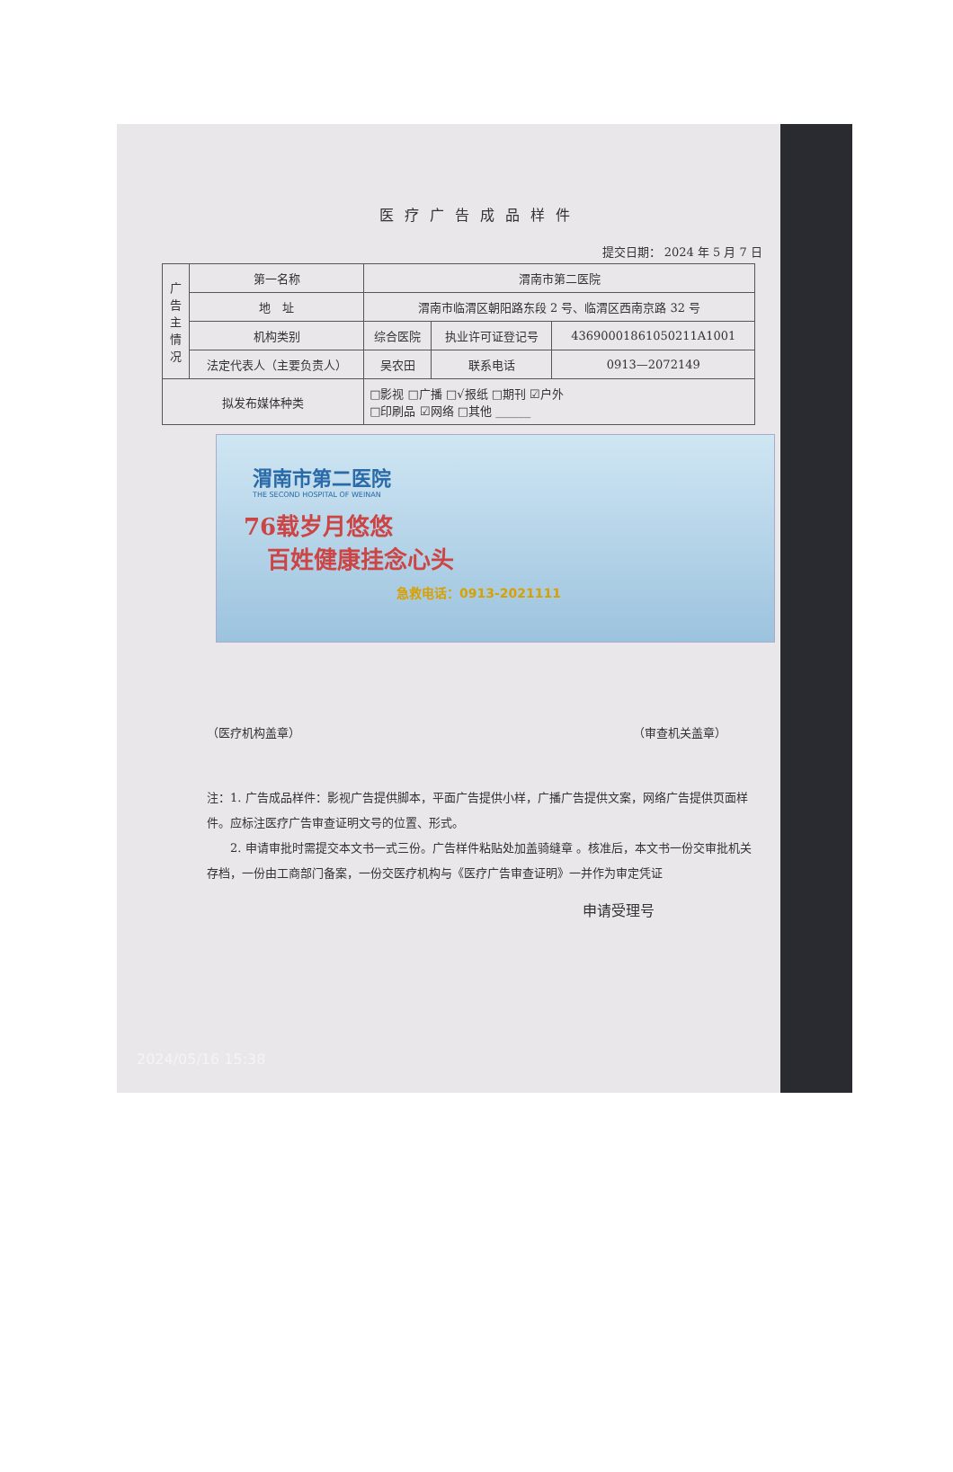医疗广告成品样件
提交日期： 2024 年 5 月 7 日
| 广 告 主 情 况 | 第一名称 | 渭南市第二医院 | | | |
| | 地 址 | 渭南市临渭区朝阳路东段 2 号、临渭区西南京路 32 号 | | | |
| | 机构类别 | 综合医院 | | 执业许可证登记号 | 43690001861050211A1001 |
| | 法定代表人（主要负责人） | 吴农田 | 联系电话 | | 0913—2072149 |
| 拟发布媒体种类 | | □影视 □广播 □√报纸 □期刊 ☑户外 □印刷品 ☑网络 □其他 ______ | | | |
渭南市第二医院
THE SECOND HOSPITAL OF WEINAN
76载岁月悠悠
　百姓健康挂念心头
急救电话：0913-2021111
（医疗机构盖章） （审查机关盖章）
注：1. 广告成品样件：影视广告提供脚本，平面广告提供小样，广播广告提供文案，网络广告提供页面样件。应标注医疗广告审查证明文号的位置、形式。
　　2. 申请审批时需提交本文书一式三份。广告样件粘贴处加盖骑缝章 。核准后，本文书一份交审批机关存档，一份由工商部门备案，一份交医疗机构与《医疗广告审查证明》一并作为审定凭证
申请受理号
2024/05/16 15:38